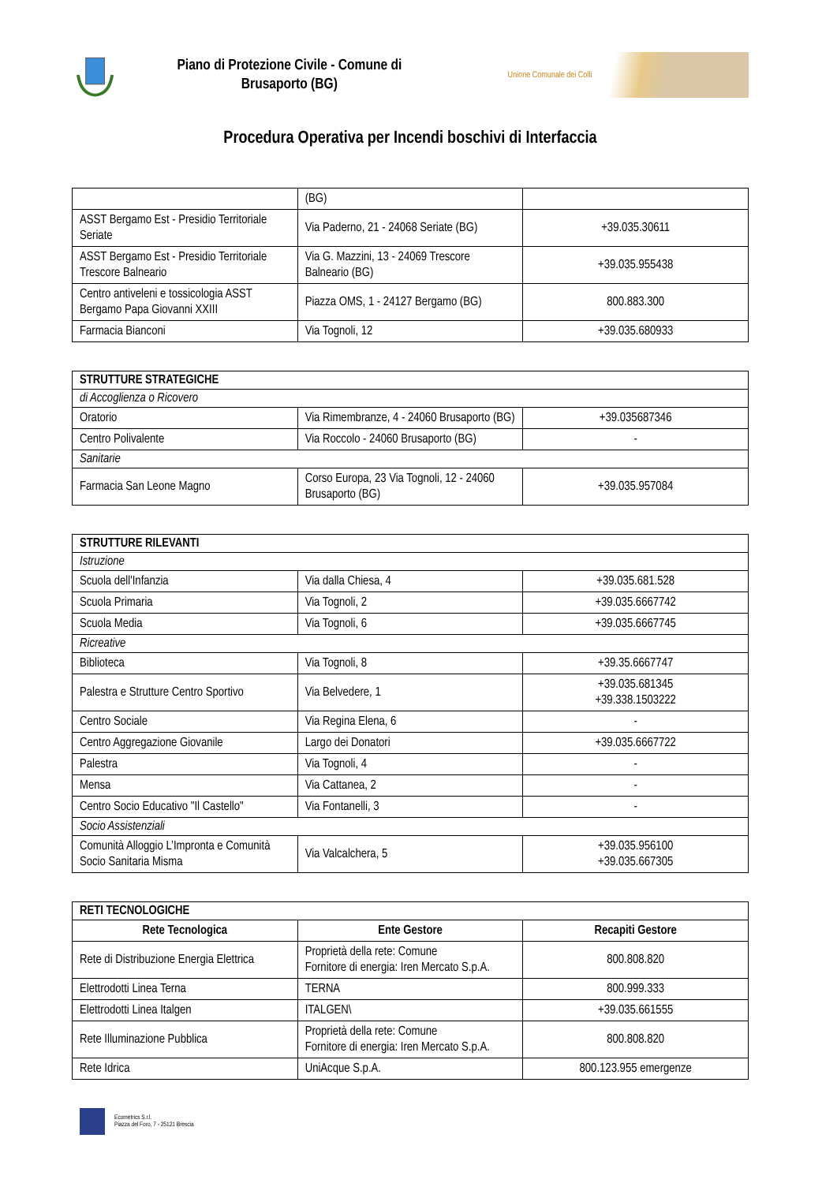Piano di Protezione Civile - Comune di
Brusaporto (BG)
Unione Comunale dei Colli
Procedura Operativa per Incendi boschivi di Interfaccia
| | (BG) | |
| ASST Bergamo Est - Presidio Territoriale Seriate | Via Paderno, 21 - 24068 Seriate (BG) | +39.035.30611 |
| ASST Bergamo Est - Presidio Territoriale Trescore Balneario | Via G. Mazzini, 13 - 24069 Trescore Balneario (BG) | +39.035.955438 |
| Centro antiveleni e tossicologia ASST Bergamo Papa Giovanni XXIII | Piazza OMS, 1 - 24127 Bergamo (BG) | 800.883.300 |
| Farmacia Bianconi | Via Tognoli, 12 | +39.035.680933 |
| STRUTTURE STRATEGICHE | | |
| di Accoglienza o Ricovero | | |
| Oratorio | Via Rimembranze, 4 - 24060 Brusaporto (BG) | +39.035687346 |
| Centro Polivalente | Via Roccolo - 24060 Brusaporto (BG) | - |
| Sanitarie | | |
| Farmacia San Leone Magno | Corso Europa, 23 Via Tognoli, 12 - 24060 Brusaporto (BG) | +39.035.957084 |
| STRUTTURE RILEVANTI | | |
| Istruzione | | |
| Scuola dell'Infanzia | Via dalla Chiesa, 4 | +39.035.681.528 |
| Scuola Primaria | Via Tognoli, 2 | +39.035.6667742 |
| Scuola Media | Via Tognoli, 6 | +39.035.6667745 |
| Ricreative | | |
| Biblioteca | Via Tognoli, 8 | +39.35.6667747 |
| Palestra e Strutture Centro Sportivo | Via Belvedere, 1 | +39.035.681345 +39.338.1503222 |
| Centro Sociale | Via Regina Elena, 6 | - |
| Centro Aggregazione Giovanile | Largo dei Donatori | +39.035.6667722 |
| Palestra | Via Tognoli, 4 | - |
| Mensa | Via Cattanea, 2 | - |
| Centro Socio Educativo "Il Castello" | Via Fontanelli, 3 | - |
| Socio Assistenziali | | |
| Comunità Alloggio L’Impronta e Comunità Socio Sanitaria Misma | Via Valcalchera, 5 | +39.035.956100 +39.035.667305 |
| RETI TECNOLOGICHE | | |
| Rete Tecnologica | Ente Gestore | Recapiti Gestore |
| Rete di Distribuzione Energia Elettrica | Proprietà della rete: Comune Fornitore di energia: Iren Mercato S.p.A. | 800.808.820 |
| Elettrodotti Linea Terna | TERNA | 800.999.333 |
| Elettrodotti Linea Italgen | ITALGEN\ | +39.035.661555 |
| Rete Illuminazione Pubblica | Proprietà della rete: Comune Fornitore di energia: Iren Mercato S.p.A. | 800.808.820 |
| Rete Idrica | UniAcque S.p.A. | 800.123.955 emergenze |
Ecometrics S.r.l.
Piazza del Foro, 7 - 25121 Brescia